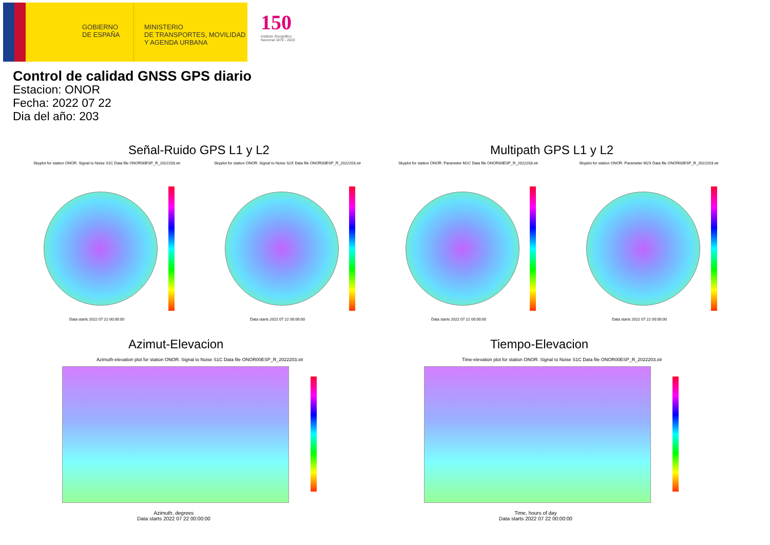GOBIERNO
DE ESPAÑA
MINISTERIO
DE TRANSPORTES, MOVILIDAD
Y AGENDA URBANA
150
Instituto Geográfico
Nacional 1870 - 2020
Control de calidad GNSS GPS diario
Estacion: ONOR
Fecha: 2022 07 22
Dia del año: 203
Señal-Ruido GPS L1 y L2 Multipath GPS L1 y L2
Skyplot for station ONOR. Signal to Noise S1C Data file ONOR00ESP_R_2022203.xtr
Skyplot for station ONOR. Signal to Noise S2X Data file ONOR00ESP_R_2022203.xtr
Skyplot for station ONOR. Parameter M1C Data file ONOR00ESP_R_2022203.xtr
Skyplot for station ONOR. Parameter M2X Data file ONOR00ESP_R_2022203.xtr
Data starts 2022 07 22 00:00:00
Data starts 2022 07 22 00:00:00
Data starts 2022 07 22 00:00:00
Data starts 2022 07 22 00:00:00
Azimut-Elevacion Tiempo-Elevacion
Azimuth-elevation plot for station ONOR. Signal to Noise S1C Data file ONOR00ESP_R_2022203.xtr
Time-elevation plot for station ONOR. Signal to Noise S1C Data file ONOR00ESP_R_2022203.xtr
Azimuth, degrees
Data starts 2022 07 22 00:00:00
Time, hours of day
Data starts 2022 07 22 00:00:00